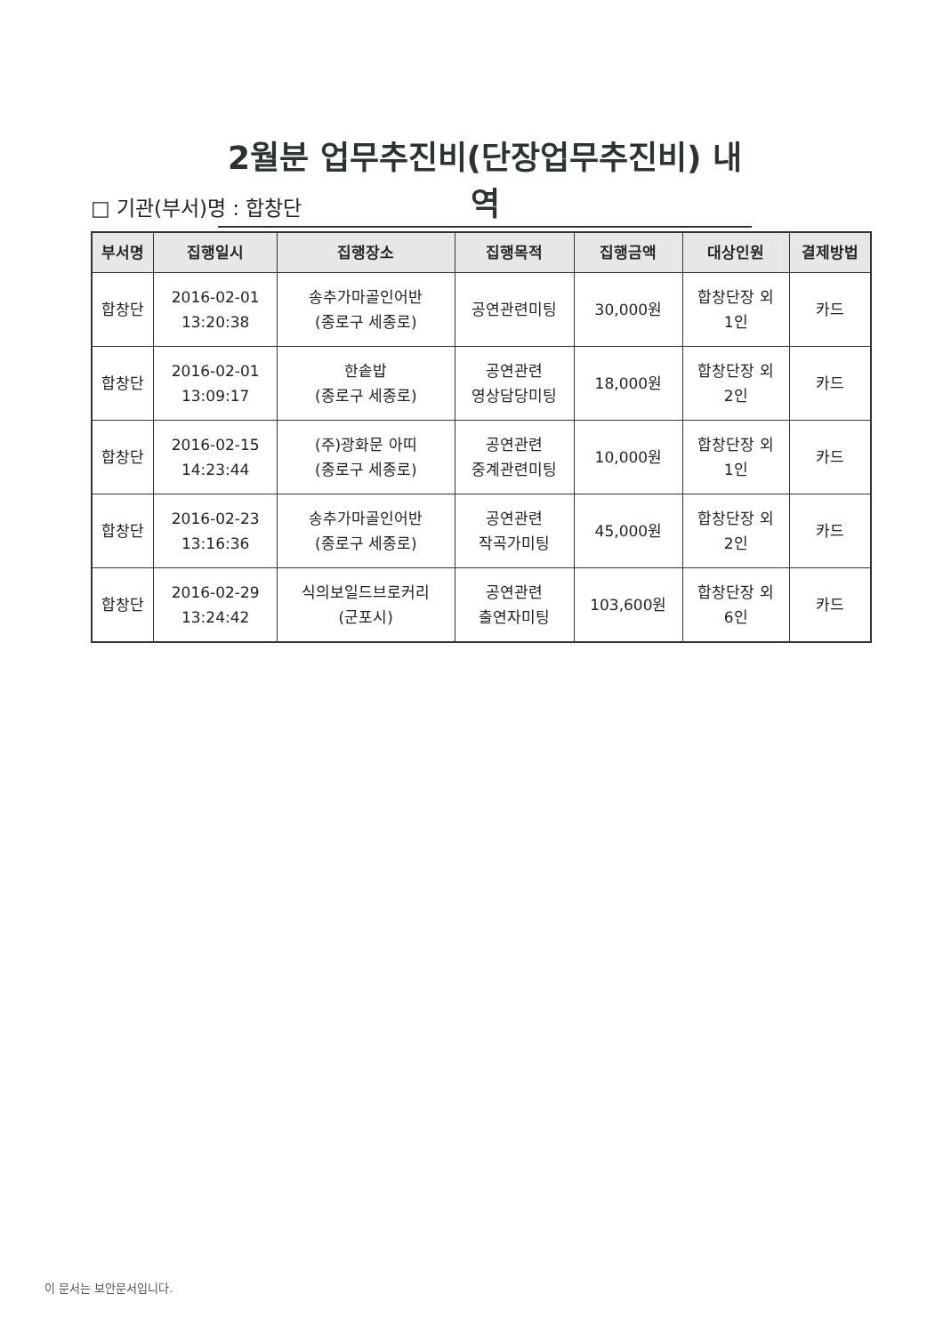2월분 업무추진비(단장업무추진비) 내역
□ 기관(부서)명 : 합창단
| 부서명 | 집행일시 | 집행장소 | 집행목적 | 집행금액 | 대상인원 | 결제방법 |
| --- | --- | --- | --- | --- | --- | --- |
| 합창단 | 2016-02-01 13:20:38 | 송추가마골인어반 (종로구 세종로) | 공연관련미팅 | 30,000원 | 합창단장 외 1인 | 카드 |
| 합창단 | 2016-02-01 13:09:17 | 한솥밥 (종로구 세종로) | 공연관련 영상담당미팅 | 18,000원 | 합창단장 외 2인 | 카드 |
| 합창단 | 2016-02-15 14:23:44 | (주)광화문 아띠 (종로구 세종로) | 공연관련 중계관련미팅 | 10,000원 | 합창단장 외 1인 | 카드 |
| 합창단 | 2016-02-23 13:16:36 | 송추가마골인어반 (종로구 세종로) | 공연관련 작곡가미팅 | 45,000원 | 합창단장 외 2인 | 카드 |
| 합창단 | 2016-02-29 13:24:42 | 식의보일드브로커리 (군포시) | 공연관련 출연자미팅 | 103,600원 | 합창단장 외 6인 | 카드 |
이 문서는 보안문서입니다.